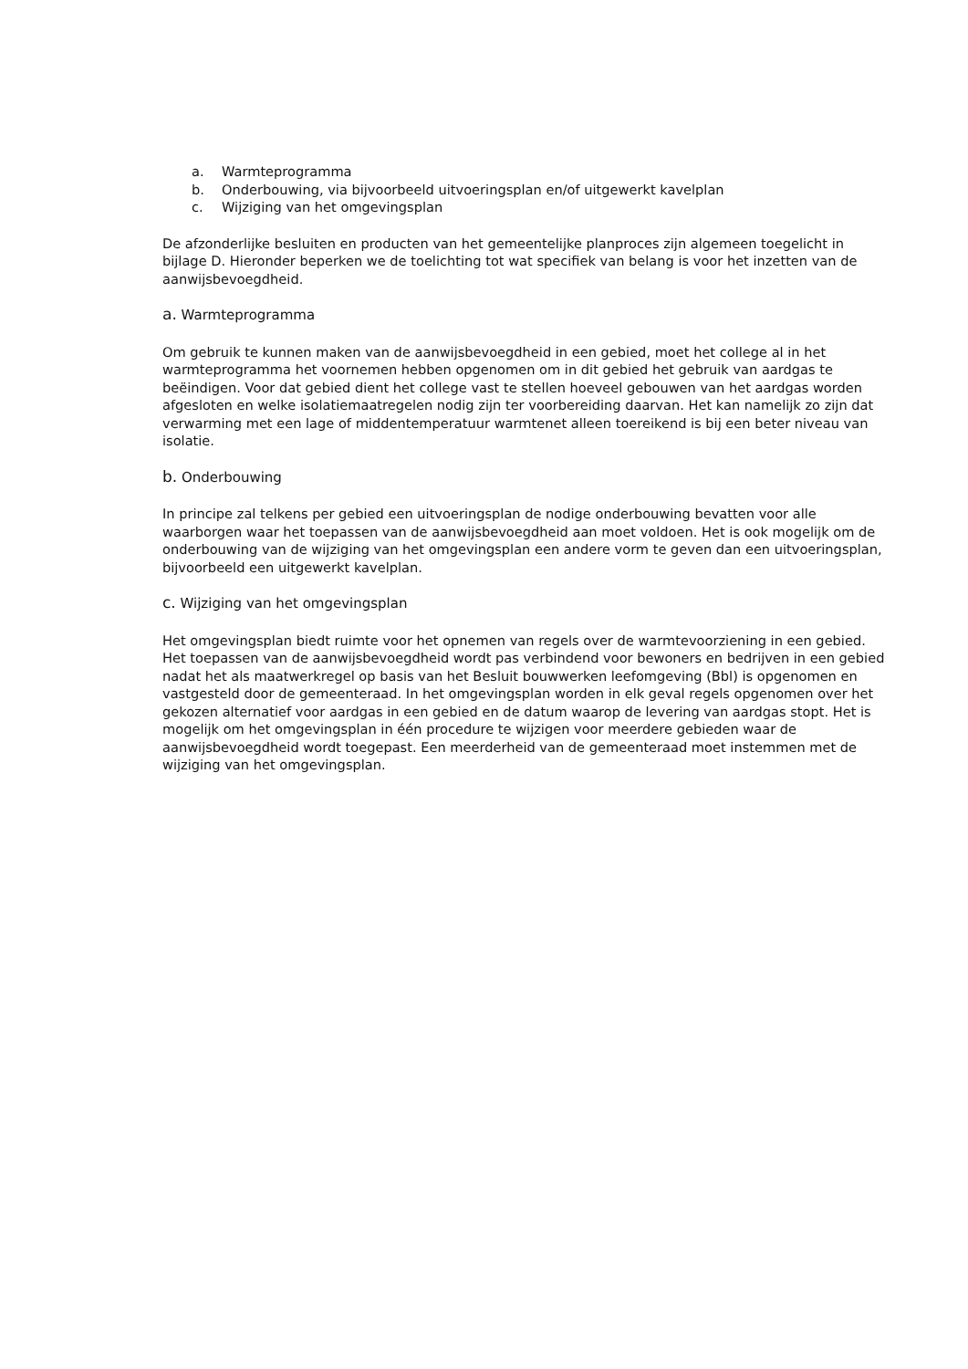a. Warmteprogramma
b. Onderbouwing, via bijvoorbeeld uitvoeringsplan en/of uitgewerkt kavelplan
c. Wijziging van het omgevingsplan
De afzonderlijke besluiten en producten van het gemeentelijke planproces zijn algemeen toegelicht in bijlage D. Hieronder beperken we de toelichting tot wat specifiek van belang is voor het inzetten van de aanwijsbevoegdheid.
a. Warmteprogramma
Om gebruik te kunnen maken van de aanwijsbevoegdheid in een gebied, moet het college al in het warmteprogramma het voornemen hebben opgenomen om in dit gebied het gebruik van aardgas te beëindigen. Voor dat gebied dient het college vast te stellen hoeveel gebouwen van het aardgas worden afgesloten en welke isolatiemaatregelen nodig zijn ter voorbereiding daarvan. Het kan namelijk zo zijn dat verwarming met een lage of middentemperatuur warmtenet alleen toereikend is bij een beter niveau van isolatie.
b. Onderbouwing
In principe zal telkens per gebied een uitvoeringsplan de nodige onderbouwing bevatten voor alle waarborgen waar het toepassen van de aanwijsbevoegdheid aan moet voldoen. Het is ook mogelijk om de onderbouwing van de wijziging van het omgevingsplan een andere vorm te geven dan een uitvoeringsplan, bijvoorbeeld een uitgewerkt kavelplan.
c. Wijziging van het omgevingsplan
Het omgevingsplan biedt ruimte voor het opnemen van regels over de warmtevoorziening in een gebied. Het toepassen van de aanwijsbevoegdheid wordt pas verbindend voor bewoners en bedrijven in een gebied nadat het als maatwerkregel op basis van het Besluit bouwwerken leefomgeving (Bbl) is opgenomen en vastgesteld door de gemeenteraad. In het omgevingsplan worden in elk geval regels opgenomen over het gekozen alternatief voor aardgas in een gebied en de datum waarop de levering van aardgas stopt. Het is mogelijk om het omgevingsplan in één procedure te wijzigen voor meerdere gebieden waar de aanwijsbevoegdheid wordt toegepast. Een meerderheid van de gemeenteraad moet instemmen met de wijziging van het omgevingsplan.